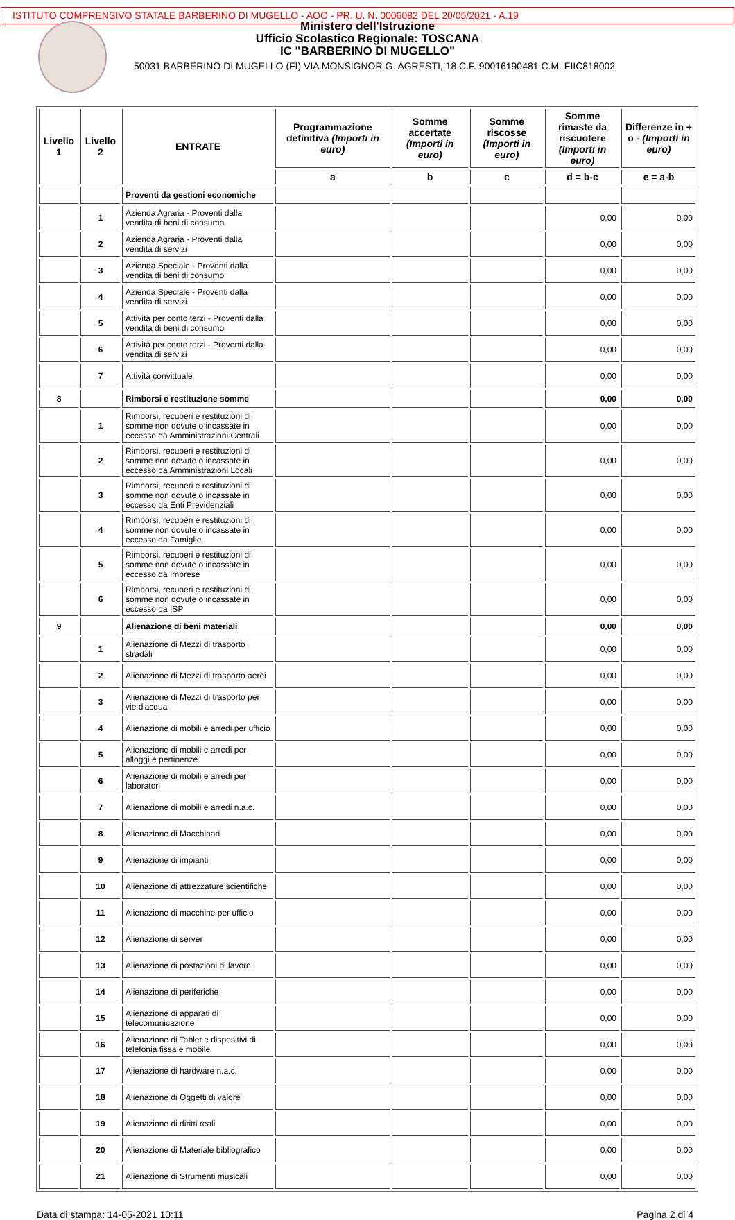ISTITUTO COMPRENSIVO STATALE BARBERINO DI MUGELLO - AOO - PR. U. N. 0006082 DEL 20/05/2021 - A.19
Ministero dell'Istruzione
Ufficio Scolastico Regionale: TOSCANA
IC "BARBERINO DI MUGELLO"
50031 BARBERINO DI MUGELLO (FI) VIA MONSIGNOR G. AGRESTI, 18 C.F. 90016190481 C.M. FIIC818002
| Livello 1 | Livello 2 | ENTRATE | Programmazione definitiva (Importi in euro) | Somme accertate (Importi in euro) | Somme riscosse (Importi in euro) | Somme rimaste da riscuotere (Importi in euro) | Differenze in + o - (Importi in euro) |
| --- | --- | --- | --- | --- | --- | --- | --- |
| | | | a | b | c | d = b-c | e = a-b |
| | | Proventi da gestioni economiche | | | | | |
| | 1 | Azienda Agraria - Proventi dalla vendita di beni di consumo | | | | 0,00 | 0,00 |
| | 2 | Azienda Agraria - Proventi dalla vendita di servizi | | | | 0,00 | 0,00 |
| | 3 | Azienda Speciale - Proventi dalla vendita di beni di consumo | | | | 0,00 | 0,00 |
| | 4 | Azienda Speciale - Proventi dalla vendita di servizi | | | | 0,00 | 0,00 |
| | 5 | Attività per conto terzi - Proventi dalla vendita di beni di consumo | | | | 0,00 | 0,00 |
| | 6 | Attività per conto terzi - Proventi dalla vendita di servizi | | | | 0,00 | 0,00 |
| | 7 | Attività convittuale | | | | 0,00 | 0,00 |
| 8 | | Rimborsi e restituzione somme | | | | 0,00 | 0,00 |
| | 1 | Rimborsi, recuperi e restituzioni di somme non dovute o incassate in eccesso da Amministrazioni Centrali | | | | 0,00 | 0,00 |
| | 2 | Rimborsi, recuperi e restituzioni di somme non dovute o incassate in eccesso da Amministrazioni Locali | | | | 0,00 | 0,00 |
| | 3 | Rimborsi, recuperi e restituzioni di somme non dovute o incassate in eccesso da Enti Previdenziali | | | | 0,00 | 0,00 |
| | 4 | Rimborsi, recuperi e restituzioni di somme non dovute o incassate in eccesso da Famiglie | | | | 0,00 | 0,00 |
| | 5 | Rimborsi, recuperi e restituzioni di somme non dovute o incassate in eccesso da Imprese | | | | 0,00 | 0,00 |
| | 6 | Rimborsi, recuperi e restituzioni di somme non dovute o incassate in eccesso da ISP | | | | 0,00 | 0,00 |
| 9 | | Alienazione di beni materiali | | | | 0,00 | 0,00 |
| | 1 | Alienazione di Mezzi di trasporto stradali | | | | 0,00 | 0,00 |
| | 2 | Alienazione di Mezzi di trasporto aerei | | | | 0,00 | 0,00 |
| | 3 | Alienazione di Mezzi di trasporto per vie d'acqua | | | | 0,00 | 0,00 |
| | 4 | Alienazione di mobili e arredi per ufficio | | | | 0,00 | 0,00 |
| | 5 | Alienazione di mobili e arredi per alloggi e pertinenze | | | | 0,00 | 0,00 |
| | 6 | Alienazione di mobili e arredi per laboratori | | | | 0,00 | 0,00 |
| | 7 | Alienazione di mobili e arredi n.a.c. | | | | 0,00 | 0,00 |
| | 8 | Alienazione di Macchinari | | | | 0,00 | 0,00 |
| | 9 | Alienazione di impianti | | | | 0,00 | 0,00 |
| | 10 | Alienazione di attrezzature scientifiche | | | | 0,00 | 0,00 |
| | 11 | Alienazione di macchine per ufficio | | | | 0,00 | 0,00 |
| | 12 | Alienazione di server | | | | 0,00 | 0,00 |
| | 13 | Alienazione di postazioni di lavoro | | | | 0,00 | 0,00 |
| | 14 | Alienazione di periferiche | | | | 0,00 | 0,00 |
| | 15 | Alienazione di apparati di telecomunicazione | | | | 0,00 | 0,00 |
| | 16 | Alienazione di Tablet e dispositivi di telefonia fissa e mobile | | | | 0,00 | 0,00 |
| | 17 | Alienazione di hardware n.a.c. | | | | 0,00 | 0,00 |
| | 18 | Alienazione di Oggetti di valore | | | | 0,00 | 0,00 |
| | 19 | Alienazione di diritti reali | | | | 0,00 | 0,00 |
| | 20 | Alienazione di Materiale bibliografico | | | | 0,00 | 0,00 |
| | 21 | Alienazione di Strumenti musicali | | | | 0,00 | 0,00 |
Data di stampa: 14-05-2021 10:11 Pagina 2 di 4